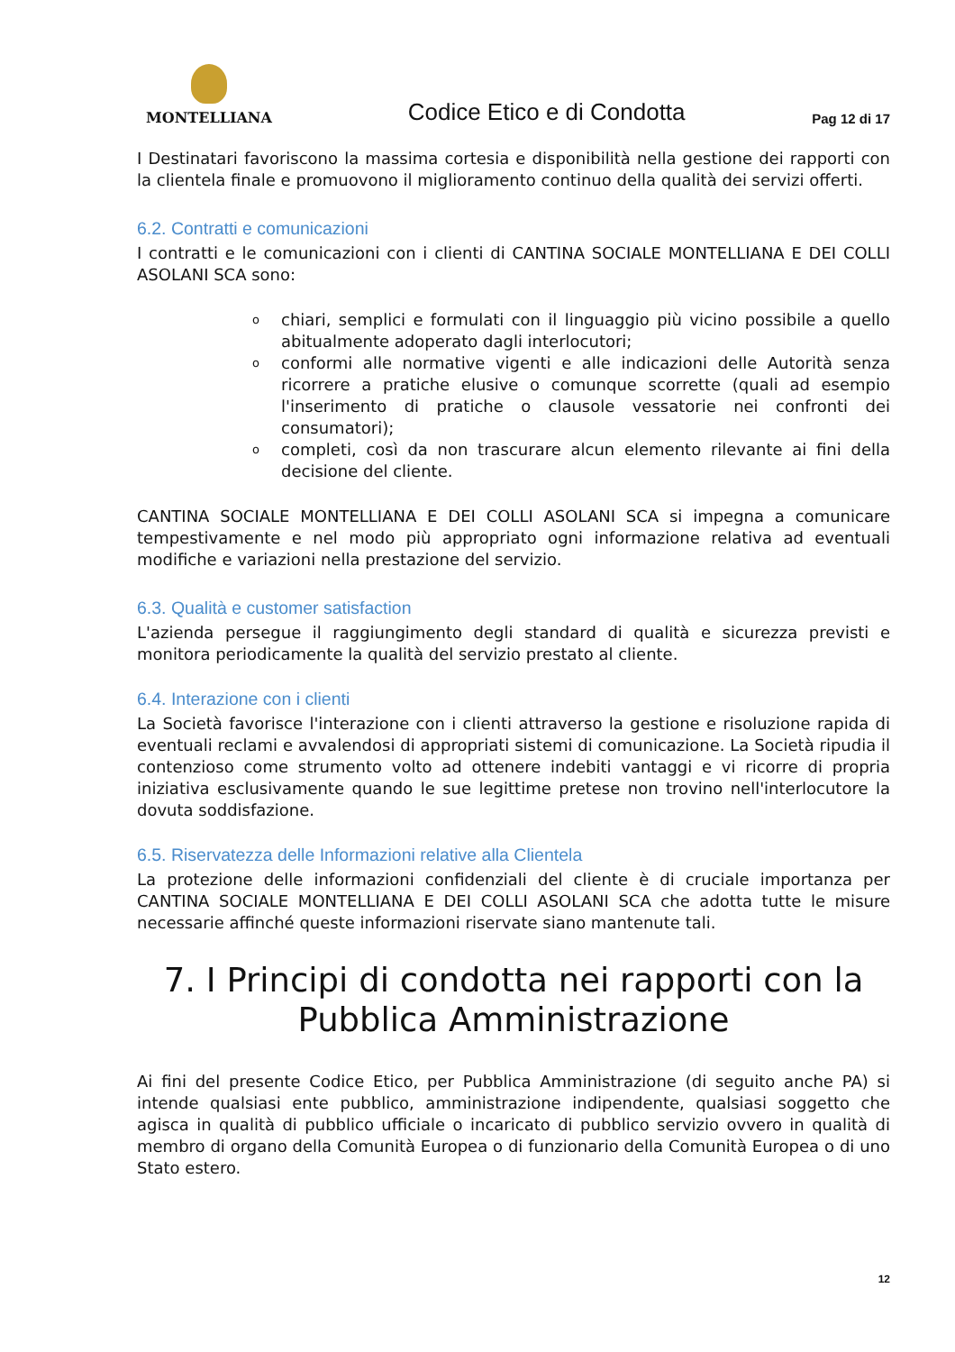MONTELLIANA
Codice Etico e di Condotta
Pag 12 di 17
I Destinatari favoriscono la massima cortesia e disponibilità nella gestione dei rapporti con la clientela finale e promuovono il miglioramento continuo della qualità dei servizi offerti.
6.2. Contratti e comunicazioni
I contratti e le comunicazioni con i clienti di CANTINA SOCIALE MONTELLIANA E DEI COLLI ASOLANI SCA sono:
ochiari, semplici e formulati con il linguaggio più vicino possibile a quello abitualmente adoperato dagli interlocutori;
oconformi alle normative vigenti e alle indicazioni delle Autorità senza ricorrere a pratiche elusive o comunque scorrette (quali ad esempio l'inserimento di pratiche o clausole vessatorie nei confronti dei consumatori);
ocompleti, così da non trascurare alcun elemento rilevante ai fini della decisione del cliente.
CANTINA SOCIALE MONTELLIANA E DEI COLLI ASOLANI SCA si impegna a comunicare tempestivamente e nel modo più appropriato ogni informazione relativa ad eventuali modifiche e variazioni nella prestazione del servizio.
6.3. Qualità e customer satisfaction
L'azienda persegue il raggiungimento degli standard di qualità e sicurezza previsti e monitora periodicamente la qualità del servizio prestato al cliente.
6.4. Interazione con i clienti
La Società favorisce l'interazione con i clienti attraverso la gestione e risoluzione rapida di eventuali reclami e avvalendosi di appropriati sistemi di comunicazione. La Società ripudia il contenzioso come strumento volto ad ottenere indebiti vantaggi e vi ricorre di propria iniziativa esclusivamente quando le sue legittime pretese non trovino nell'interlocutore la dovuta soddisfazione.
6.5. Riservatezza delle Informazioni relative alla Clientela
La protezione delle informazioni confidenziali del cliente è di cruciale importanza per CANTINA SOCIALE MONTELLIANA E DEI COLLI ASOLANI SCA che adotta tutte le misure necessarie affinché queste informazioni riservate siano mantenute tali.
7. I Principi di condotta nei rapporti con la Pubblica Amministrazione
Ai fini del presente Codice Etico, per Pubblica Amministrazione (di seguito anche PA) si intende qualsiasi ente pubblico, amministrazione indipendente, qualsiasi soggetto che agisca in qualità di pubblico ufficiale o incaricato di pubblico servizio ovvero in qualità di membro di organo della Comunità Europea o di funzionario della Comunità Europea o di uno Stato estero.
12